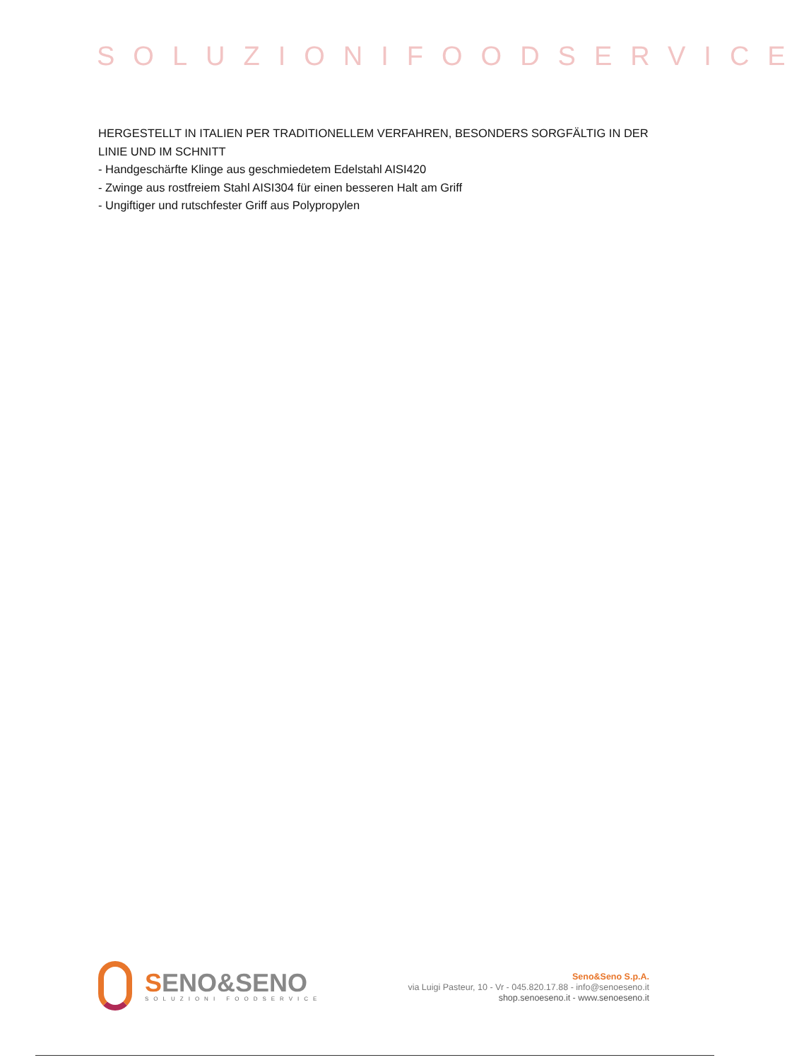SOLUZIONIFOODSERVICE
HERGESTELLT IN ITALIEN PER TRADITIONELLEM VERFAHREN, BESONDERS SORGFÄLTIG IN DER LINIE UND IM SCHNITT
- Handgeschärfte Klinge aus geschmiedetem Edelstahl AISI420
- Zwinge aus rostfreiem Stahl AISI304 für einen besseren Halt am Griff
- Ungiftiger und rutschfester Griff aus Polypropylen
SENO&SENO
SOLUZIONI FOODSERVICE
Seno&Seno S.p.A.
via Luigi Pasteur, 10 - Vr - 045.820.17.88 - info@senoeseno.it
shop.senoeseno.it - www.senoeseno.it